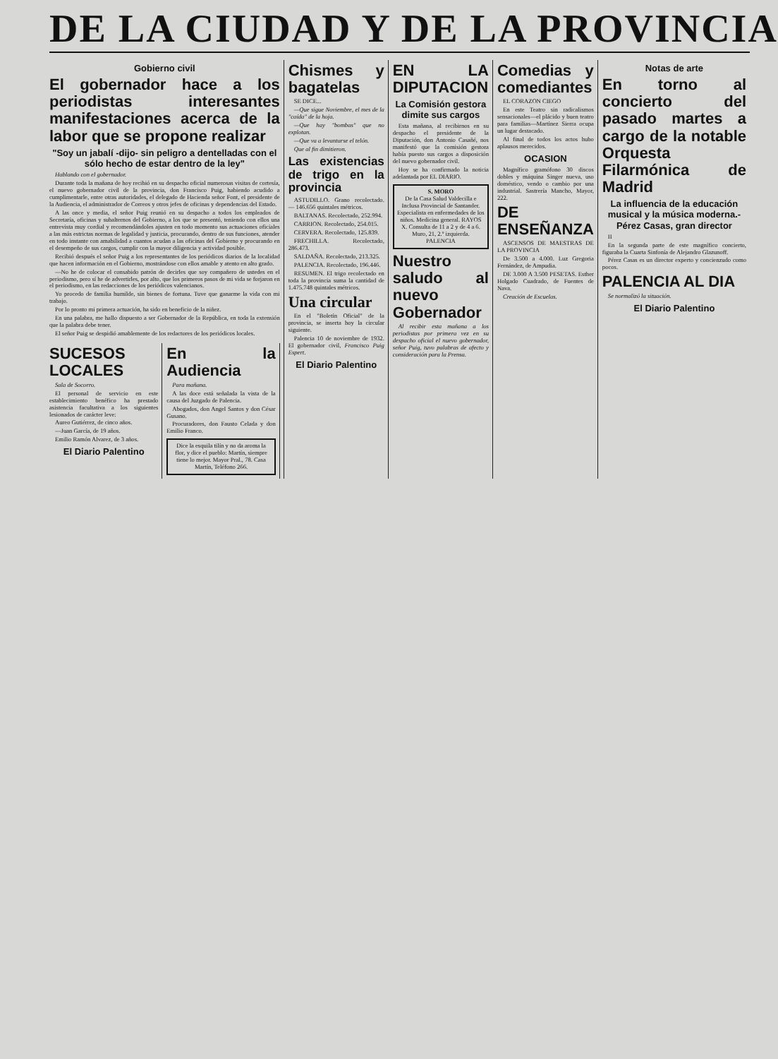DE LA CIUDAD Y DE LA PROVINCIA
Gobierno civil
El gobernador hace a los periodistas interesantes manifestaciones acerca de la labor que se propone realizar
"Soy un jabalí -dijo- sin peligro a dentelladas con el sólo hecho de estar dentro de la ley"
Hablando con el gobernador.
Durante toda la mañana de hoy recibió en su despacho oficial numerosas visitas de cortesía, el nuevo gobernador civil de la provincia, don Francisco Puig, habiendo acudido a cumplimentarle, entre otras autoridades, el delegado de Hacienda señor Font, el presidente de la Audiencia, el administrador de Correos y otros jefes de oficinas y dependencias del Estado.
A las once y media, el señor Puig reunió en su despacho a todos los empleados de Secretaría, oficinas y subalternos del Gobierno, a los que se presentó, teniendo con ellos una entrevista muy cordial y recomendándoles ajusten en todo momento sus actuaciones oficiales a las más estrictas normas de legalidad y justicia, procurando, dentro de sus funciones, atender en todo instante con amabilidad a cuantos acudan a las oficinas del Gobierno y procurando en el desempeño de sus cargos, cumplir con la mayor diligencia y actividad posible.
Recibió después el señor Puig a los representantes de los periódicos diarios de la localidad que hacen información en el Gobierno, mostrándose con ellos amable y atento en alto grado.
—No he de colocar el consabido patrón de decirles que soy compañero de ustedes en el periodismo, pero sí he de advertirles, por alto, que los primeros pasos de mi vida se forjaron en el periodismo, en las redacciones de los periódicos valencianos.
Yo procedo de familia humilde, sin bienes de fortuna. Tuve que ganarme la vida con mi trabajo.
Por lo pronto mi primera actuación, ha sido en beneficio de la niñez.
En una palabra, me hallo dispuesto a ser Gobernador de la República, en toda la extensión que la palabra debe tener.
El señor Puig se despidió amablemente de los redactores de los periódicos locales.
SUCESOS LOCALES
Sala de Socorro.
El personal de servicio en este establecimiento benéfico ha prestado asistencia facultativa a los siguientes lesionados de carácter leve:
Aureo Gutiérrez, de cinco años.
—Juan García, de 19 años.
Emilio Ramón Alvarez, de 3 años.
El Diario Palentino
En la Audiencia
Para mañana.
A las doce está señalada la vista de la causa del Juzgado de Palencia.
Abogados, don Angel Santos y don César Gusano.
Procuradores, don Fausto Celada y don Emilio Franco.
Dice la esquila tilín y no da aroma la flor, y dice el pueblo: Martín, siempre tiene lo mejor. Mayor Pral., 78. Casa Martín, Teléfono 266.
Chismes y bagatelas
SE DICE...
—Que sigue Noviembre, el mes de la "caída" de la hoja.
—Que hay "bombas" que no explotan.
—Que va a levantarse el telón.
Que al fin dimitieron.
Las existencias de trigo en la provincia
ASTUDILLO. Grano recolectado. — 146.656 quintales métricos.
BALTANAS. Recolectado, 252.994.
CARRION. Recolectado, 254.015.
CERVERA. Recolectado, 125.839.
FRECHILLA. Recolectado, 286.473.
SALDAÑA. Recolectado, 213.325.
PALENCIA. Recolectado, 196.446.
RESUMEN. El trigo recolectado en toda la provincia suma la cantidad de 1.475.748 quintales métricos.
Una circular
En el "Boletín Oficial" de la provincia, se inserta hoy la circular siguiente.
Palencia 10 de noviembre de 1932. El gobernador civil, Francisco Puig Espert.
El Diario Palentino
EN LA DIPUTACION
La Comisión gestora dimite sus cargos
Esta mañana, al recibirnos en su despacho el presidente de la Diputación, don Antonio Casañé, nos manifestó que la comisión gestora había puesto sus cargos a disposición del nuevo gobernador civil.
Hoy se ha confirmado la noticia adelantada por EL DIARIO.
S. MORO
De la Casa Salud Valdecilla e Inclusa Provincial de Santander. Especialista en enfermedades de los niños. Medicina general. RAYOS X. Consulta de 11 a 2 y de 4 a 6. Muro, 21, 2.º izquierda. PALENCIA
Nuestro saludo al nuevo Gobernador
Al recibir esta mañana a los periodistas por primera vez en su despacho oficial el nuevo gobernador, señor Puig, tuvo palabras de afecto y consideración para la Prensa.
Comedias y comediantes
EL CORAZON CIEGO
En este Teatro sin radicalismos sensacionales—el plácido y buen teatro para familias—Martínez Sierra ocupa un lugar destacado.
Al final de todos los actos hubo aplausos merecidos.
OCASION
Magnífico gramófono 30 discos dobles y máquina Singer nueva, uso doméstico, vendo o cambio por una industrial. Sastrería Mancho, Mayor, 222.
DE ENSEÑANZA
ASCENSOS DE MAESTRAS DE LA PROVINCIA
De 3.500 a 4.000. Luz Gregoria Fernández, de Ampudia.
DE 3.000 A 3.500 PESETAS. Esther Holgado Cuadrado, de Fuentes de Nava.
Creación de Escuelas.
Notas de arte
En torno al concierto del pasado martes a cargo de la notable Orquesta Filarmónica de Madrid
La influencia de la educación musical y la música moderna.-Pérez Casas, gran director
II
En la segunda parte de este magnífico concierto, figuraba la Cuarta Sinfonía de Alejandro Glazunoff.
Pérez Casas es un director experto y concienzudo como pocos.
PALENCIA AL DIA
Se normalizó la situación.
El Diario Palentino